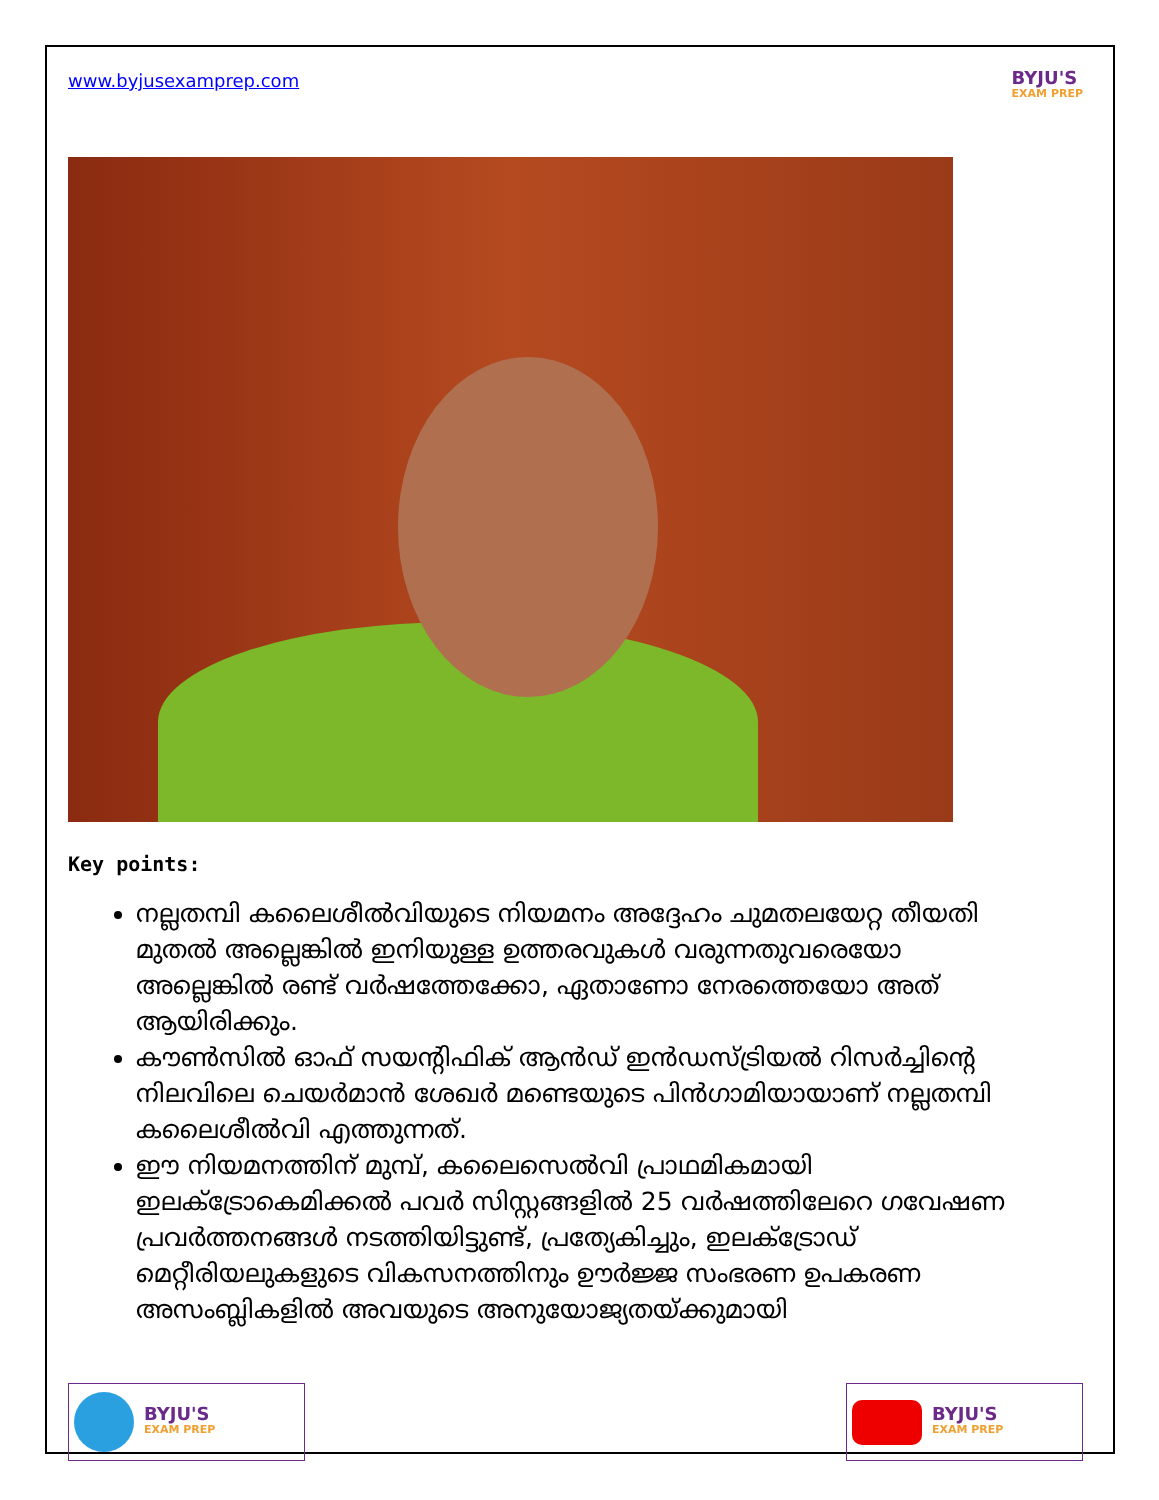www.byjusexamprep.com
BYJU'S
EXAM PREP
Key points:
നല്ലതമ്പി കലൈശീൽവിയുടെ നിയമനം അദ്ദേഹം ചുമതലയേറ്റ തീയതി മുതൽ അല്ലെങ്കിൽ ഇനിയുള്ള ഉത്തരവുകൾ വരുന്നതുവരെയോ അല്ലെങ്കിൽ രണ്ട് വർഷത്തേക്കോ, ഏതാണോ നേരത്തെയോ അത് ആയിരിക്കും.
കൗൺസിൽ ഓഫ് സയന്റിഫിക് ആൻഡ് ഇൻഡസ്ട്രിയൽ റിസർച്ചിന്റെ നിലവിലെ ചെയർമാൻ ശേഖർ മണ്ടെയുടെ പിൻഗാമിയായാണ് നല്ലതമ്പി കലൈശീൽവി എത്തുന്നത്.
ഈ നിയമനത്തിന് മുമ്പ്, കലൈസെൽവി പ്രാഥമികമായി ഇലക്ട്രോകെമിക്കൽ പവർ സിസ്റ്റങ്ങളിൽ 25 വർഷത്തിലേറെ ഗവേഷണ പ്രവർത്തനങ്ങൾ നടത്തിയിട്ടുണ്ട്, പ്രത്യേകിച്ചും, ഇലക്ട്രോഡ് മെറ്റീരിയലുകളുടെ വികസനത്തിനും ഊർജ്ജ സംഭരണ ഉപകരണ അസംബ്ലികളിൽ അവയുടെ അനുയോജ്യതയ്ക്കുമായി
BYJU'S
EXAM PREP
BYJU'S
EXAM PREP